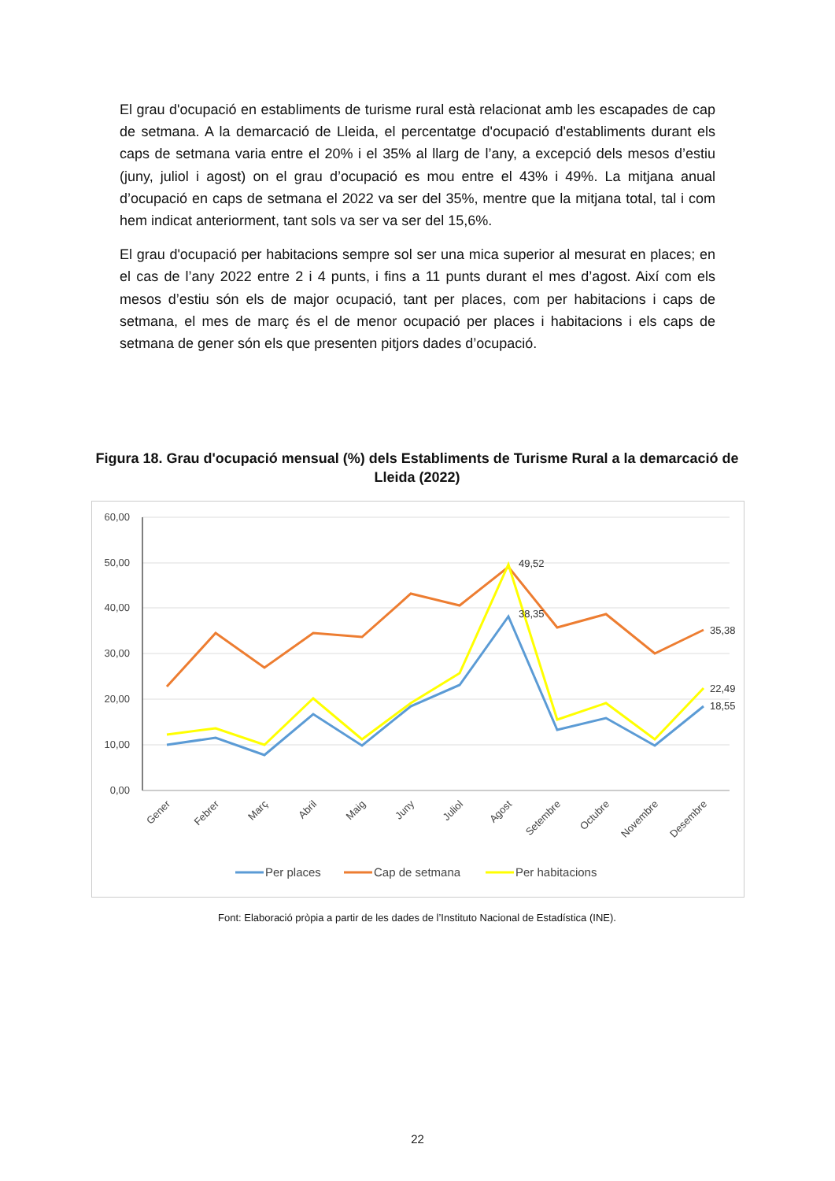El grau d'ocupació en establiments de turisme rural està relacionat amb les escapades de cap de setmana. A la demarcació de Lleida, el percentatge d'ocupació d'establiments durant els caps de setmana varia entre el 20% i el 35% al llarg de l’any, a excepció dels mesos d’estiu (juny, juliol i agost) on el grau d’ocupació es mou entre el 43% i 49%. La mitjana anual d’ocupació en caps de setmana el 2022 va ser del 35%, mentre que la mitjana total, tal i com hem indicat anteriorment, tant sols va ser va ser del 15,6%.
El grau d'ocupació per habitacions sempre sol ser una mica superior al mesurat en places; en el cas de l’any 2022 entre 2 i 4 punts, i fins a 11 punts durant el mes d’agost. Així com els mesos d’estiu són els de major ocupació, tant per places, com per habitacions i caps de setmana, el mes de març és el de menor ocupació per places i habitacions i els caps de setmana de gener són els que presenten pitjors dades d’ocupació.
Figura 18. Grau d'ocupació mensual (%) dels Establiments de Turisme Rural a la demarcació de Lleida (2022)
60,00
50,00
40,00
30,00
20,00
10,00
0,00
49,52
38,35
35,38
22,49
18,55
Gener
Febrer
Març
Abril
Maig
Juny
Juliol
Agost
Setembre
Octubre
Novembre
Desembre
Per places
Cap de setmana
Per habitacions
Font: Elaboració pròpia a partir de les dades de l’Instituto Nacional de Estadística (INE).
22